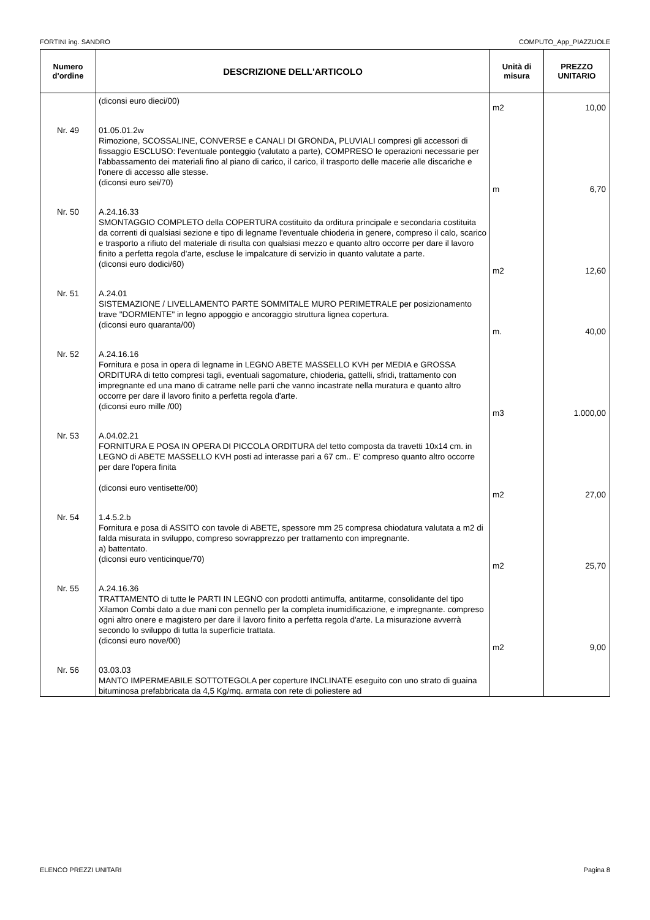FORTINI ing. SANDRO COMPUTO_App_PIAZZUOLE
| Numero d'ordine | DESCRIZIONE DELL'ARTICOLO | Unità di misura | PREZZO UNITARIO |
| --- | --- | --- | --- |
| | (diconsi euro dieci/00) | m2 | 10,00 |
| Nr. 49 | 01.05.01.2w Rimozione, SCOSSALINE, CONVERSE e CANALI DI GRONDA, PLUVIALI compresi gli accessori di fissaggio ESCLUSO: l'eventuale ponteggio (valutato a parte), COMPRESO le operazioni necessarie per l'abbassamento dei materiali fino al piano di carico, il carico, il trasporto delle macerie alle discariche e l'onere di accesso alle stesse. (diconsi euro sei/70) | m | 6,70 |
| Nr. 50 | A.24.16.33 SMONTAGGIO COMPLETO della COPERTURA costituito da orditura principale e secondaria costituita da correnti di qualsiasi sezione e tipo di legname l'eventuale chioderia in genere, compreso il calo, scarico e trasporto a rifiuto del materiale di risulta con qualsiasi mezzo e quanto altro occorre per dare il lavoro finito a perfetta regola d'arte, escluse le impalcature di servizio in quanto valutate a parte. (diconsi euro dodici/60) | m2 | 12,60 |
| Nr. 51 | A.24.01 SISTEMAZIONE / LIVELLAMENTO PARTE SOMMITALE MURO PERIMETRALE per posizionamento trave "DORMIENTE" in legno appoggio e ancoraggio struttura lignea copertura. (diconsi euro quaranta/00) | m. | 40,00 |
| Nr. 52 | A.24.16.16 Fornitura e posa in opera di legname in LEGNO ABETE MASSELLO KVH per MEDIA e GROSSA ORDITURA di tetto compresi tagli, eventuali sagomature, chioderia, gattelli, sfridi, trattamento con impregnante ed una mano di catrame nelle parti che vanno incastrate nella muratura e quanto altro occorre per dare il lavoro finito a perfetta regola d'arte. (diconsi euro mille /00) | m3 | 1.000,00 |
| Nr. 53 | A.04.02.21 FORNITURA E POSA IN OPERA DI PICCOLA ORDITURA del tetto composta da travetti 10x14 cm. in LEGNO di ABETE MASSELLO KVH posti ad interasse pari a 67 cm.. E' compreso quanto altro occorre per dare l'opera finita (diconsi euro ventisette/00) | m2 | 27,00 |
| Nr. 54 | 1.4.5.2.b Fornitura e posa di ASSITO con tavole di ABETE, spessore mm 25 compresa chiodatura valutata a m2 di falda misurata in sviluppo, compreso sovrapprezzo per trattamento con impregnante. a) battentato. (diconsi euro venticinque/70) | m2 | 25,70 |
| Nr. 55 | A.24.16.36 TRATTAMENTO di tutte le PARTI IN LEGNO con prodotti antimuffa, antitarme, consolidante del tipo Xilamon Combi dato a due mani con pennello per la completa inumidificazione, e impregnante. compreso ogni altro onere e magistero per dare il lavoro finito a perfetta regola d'arte. La misurazione avverrà secondo lo sviluppo di tutta la superficie trattata. (diconsi euro nove/00) | m2 | 9,00 |
| Nr. 56 | 03.03.03 MANTO IMPERMEABILE SOTTOTEGOLA per coperture INCLINATE eseguito con uno strato di guaina bituminosa prefabbricata da 4,5 Kg/mq. armata con rete di poliestere ad | | |
ELENCO PREZZI UNITARI Pagina 8